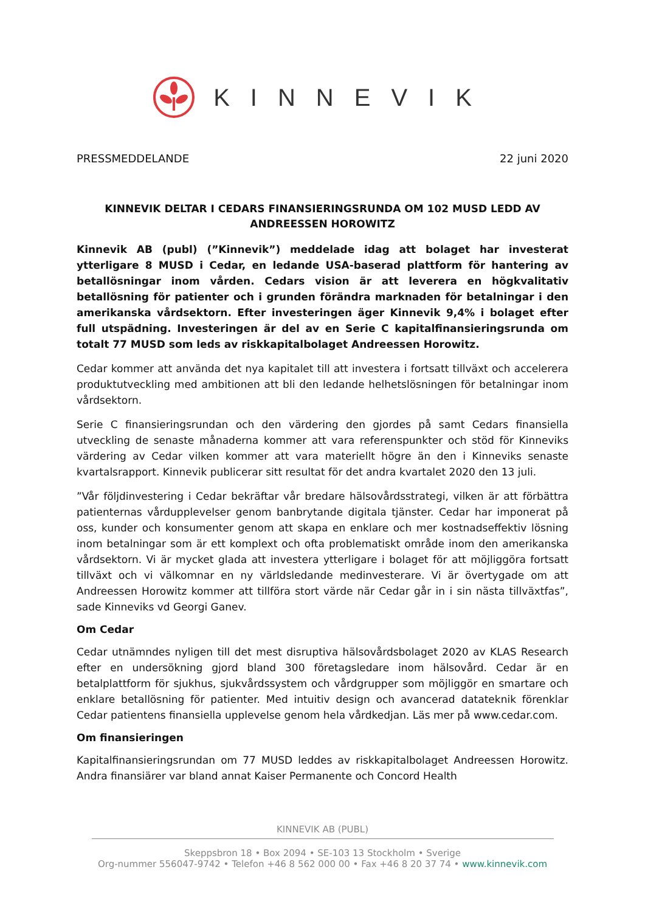KINNEVIK
PRESSMEDDELANDE 22 juni 2020
KINNEVIK DELTAR I CEDARS FINANSIERINGSRUNDA OM 102 MUSD LEDD AV ANDREESSEN HOROWITZ
Kinnevik AB (publ) (”Kinnevik”) meddelade idag att bolaget har investerat ytterligare 8 MUSD i Cedar, en ledande USA-baserad plattform för hantering av betallösningar inom vården. Cedars vision är att leverera en högkvalitativ betallösning för patienter och i grunden förändra marknaden för betalningar i den amerikanska vårdsektorn. Efter investeringen äger Kinnevik 9,4% i bolaget efter full utspädning. Investeringen är del av en Serie C kapitalfinansieringsrunda om totalt 77 MUSD som leds av riskkapitalbolaget Andreessen Horowitz.
Cedar kommer att använda det nya kapitalet till att investera i fortsatt tillväxt och accelerera produktutveckling med ambitionen att bli den ledande helhetslösningen för betalningar inom vårdsektorn.
Serie C finansieringsrundan och den värdering den gjordes på samt Cedars finansiella utveckling de senaste månaderna kommer att vara referenspunkter och stöd för Kinneviks värdering av Cedar vilken kommer att vara materiellt högre än den i Kinneviks senaste kvartalsrapport. Kinnevik publicerar sitt resultat för det andra kvartalet 2020 den 13 juli.
”Vår följdinvestering i Cedar bekräftar vår bredare hälsovårdsstrategi, vilken är att förbättra patienternas vårdupplevelser genom banbrytande digitala tjänster. Cedar har imponerat på oss, kunder och konsumenter genom att skapa en enklare och mer kostnadseffektiv lösning inom betalningar som är ett komplext och ofta problematiskt område inom den amerikanska vårdsektorn. Vi är mycket glada att investera ytterligare i bolaget för att möjliggöra fortsatt tillväxt och vi välkomnar en ny världsledande medinvesterare. Vi är övertygade om att Andreessen Horowitz kommer att tillföra stort värde när Cedar går in i sin nästa tillväxtfas”, sade Kinneviks vd Georgi Ganev.
Om Cedar
Cedar utnämndes nyligen till det mest disruptiva hälsovårdsbolaget 2020 av KLAS Research efter en undersökning gjord bland 300 företagsledare inom hälsovård. Cedar är en betalplattform för sjukhus, sjukvårdssystem och vårdgrupper som möjliggör en smartare och enklare betallösning för patienter. Med intuitiv design och avancerad datateknik förenklar Cedar patientens finansiella upplevelse genom hela vårdkedjan. Läs mer på www.cedar.com.
Om finansieringen
Kapitalfinansieringsrundan om 77 MUSD leddes av riskkapitalbolaget Andreessen Horowitz. Andra finansiärer var bland annat Kaiser Permanente och Concord Health
KINNEVIK AB (PUBL)
Skeppsbron 18 • Box 2094 • SE-103 13 Stockholm • Sverige
Org-nummer 556047-9742 • Telefon +46 8 562 000 00 • Fax +46 8 20 37 74 • www.kinnevik.com